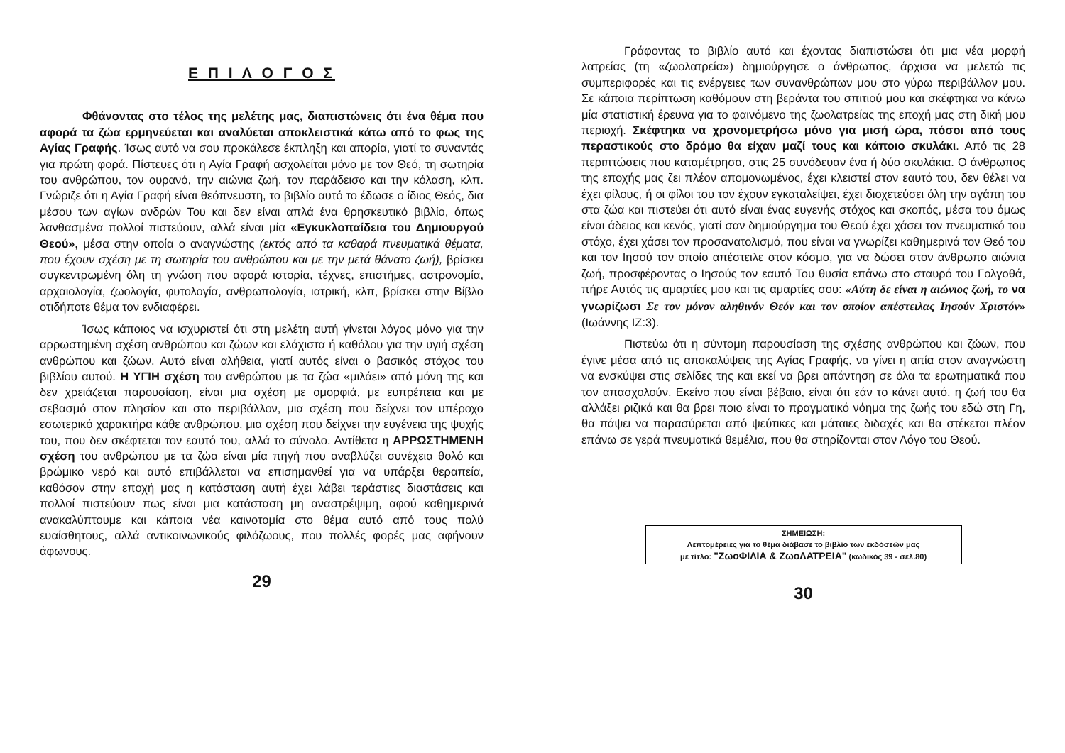Ε Π Ι Λ Ο Γ Ο Σ
Φθάνοντας στο τέλος της μελέτης μας, διαπιστώνεις ότι ένα θέμα που αφορά τα ζώα ερμηνεύεται και αναλύεται αποκλειστικά κάτω από το φως της Αγίας Γραφής. Ίσως αυτό να σου προκάλεσε έκπληξη και απορία, γιατί το συναντάς για πρώτη φορά. Πίστευες ότι η Αγία Γραφή ασχολείται μόνο με τον Θεό, τη σωτηρία του ανθρώπου, τον ουρανό, την αιώνια ζωή, τον παράδεισο και την κόλαση, κλπ. Γνώριζε ότι η Αγία Γραφή είναι θεόπνευστη, το βιβλίο αυτό το έδωσε ο ίδιος Θεός, δια μέσου των αγίων ανδρών Του και δεν είναι απλά ένα θρησκευτικό βιβλίο, όπως λανθασμένα πολλοί πιστεύουν, αλλά είναι μία «Εγκυκλοπαίδεια του Δημιουργού Θεού», μέσα στην οποία ο αναγνώστης (εκτός από τα καθαρά πνευματικά θέματα, που έχουν σχέση με τη σωτηρία του ανθρώπου και με την μετά θάνατο ζωή), βρίσκει συγκεντρωμένη όλη τη γνώση που αφορά ιστορία, τέχνες, επιστήμες, αστρονομία, αρχαιολογία, ζωολογία, φυτολογία, ανθρωπολογία, ιατρική, κλπ, βρίσκει στην Βίβλο οτιδήποτε θέμα τον ενδιαφέρει.
Ίσως κάποιος να ισχυριστεί ότι στη μελέτη αυτή γίνεται λόγος μόνο για την αρρωστημένη σχέση ανθρώπου και ζώων και ελάχιστα ή καθόλου για την υγιή σχέση ανθρώπου και ζώων. Αυτό είναι αλήθεια, γιατί αυτός είναι ο βασικός στόχος του βιβλίου αυτού. Η ΥΓΙΗ σχέση του ανθρώπου με τα ζώα «μιλάει» από μόνη της και δεν χρειάζεται παρουσίαση, είναι μια σχέση με ομορφιά, με ευπρέπεια και με σεβασμό στον πλησίον και στο περιβάλλον, μια σχέση που δείχνει τον υπέροχο εσωτερικό χαρακτήρα κάθε ανθρώπου, μια σχέση που δείχνει την ευγένεια της ψυχής του, που δεν σκέφτεται τον εαυτό του, αλλά το σύνολο. Αντίθετα η ΑΡΡΩΣΤΗΜΕΝΗ σχέση του ανθρώπου με τα ζώα είναι μία πηγή που αναβλύζει συνέχεια θολό και βρώμικο νερό και αυτό επιβάλλεται να επισημανθεί για να υπάρξει θεραπεία, καθόσον στην εποχή μας η κατάσταση αυτή έχει λάβει τεράστιες διαστάσεις και πολλοί πιστεύουν πως είναι μια κατάσταση μη αναστρέψιμη, αφού καθημερινά ανακαλύπτουμε και κάποια νέα καινοτομία στο θέμα αυτό από τους πολύ ευαίσθητους, αλλά αντικοινωνικούς φιλόζωους, που πολλές φορές μας αφήνουν άφωνους.
29
Γράφοντας το βιβλίο αυτό και έχοντας διαπιστώσει ότι μια νέα μορφή λατρείας (τη «ζωολατρεία») δημιούργησε ο άνθρωπος, άρχισα να μελετώ τις συμπεριφορές και τις ενέργειες των συνανθρώπων μου στο γύρω περιβάλλον μου. Σε κάποια περίπτωση καθόμουν στη βεράντα του σπιτιού μου και σκέφτηκα να κάνω μία στατιστική έρευνα για το φαινόμενο της ζωολατρείας της εποχή μας στη δική μου περιοχή. Σκέφτηκα να χρονομετρήσω μόνο για μισή ώρα, πόσοι από τους περαστικούς στο δρόμο θα είχαν μαζί τους και κάποιο σκυλάκι. Από τις 28 περιπτώσεις που καταμέτρησα, στις 25 συνόδευαν ένα ή δύο σκυλάκια. Ο άνθρωπος της εποχής μας ζει πλέον απομονωμένος, έχει κλειστεί στον εαυτό του, δεν θέλει να έχει φίλους, ή οι φίλοι του τον έχουν εγκαταλείψει, έχει διοχετεύσει όλη την αγάπη του στα ζώα και πιστεύει ότι αυτό είναι ένας ευγενής στόχος και σκοπός, μέσα του όμως είναι άδειος και κενός, γιατί σαν δημιούργημα του Θεού έχει χάσει τον πνευματικό του στόχο, έχει χάσει τον προσανατολισμό, που είναι να γνωρίζει καθημερινά τον Θεό του και τον Ιησού τον οποίο απέστειλε στον κόσμο, για να δώσει στον άνθρωπο αιώνια ζωή, προσφέροντας ο Ιησούς τον εαυτό Του θυσία επάνω στο σταυρό του Γολγοθά, πήρε Αυτός τις αμαρτίες μου και τις αμαρτίες σου: «Αύτη δε είναι η αιώνιος ζωή, το να γνωρίζωσι Σε τον μόνον αληθινόν Θεόν και τον οποίον απέστειλας Ιησούν Χριστόν» (Ιωάννης ΙΖ:3).
Πιστεύω ότι η σύντομη παρουσίαση της σχέσης ανθρώπου και ζώων, που έγινε μέσα από τις αποκαλύψεις της Αγίας Γραφής, να γίνει η αιτία στον αναγνώστη να ενσκύψει στις σελίδες της και εκεί να βρει απάντηση σε όλα τα ερωτηματικά που τον απασχολούν. Εκείνο που είναι βέβαιο, είναι ότι εάν το κάνει αυτό, η ζωή του θα αλλάξει ριζικά και θα βρει ποιο είναι το πραγματικό νόημα της ζωής του εδώ στη Γη, θα πάψει να παρασύρεται από ψεύτικες και μάταιες διδαχές και θα στέκεται πλέον επάνω σε γερά πνευματικά θεμέλια, που θα στηρίζονται στον Λόγο του Θεού.
ΣΗΜΕΙΩΣΗ:
Λεπτομέρειες για το θέμα διάβασε το βιβλίο των εκδόσεών μας
με τίτλο: "ΖωοΦΙΛΙΑ & ΖωοΛΑΤΡΕΙΑ" (κωδικός 39 - σελ.80)
30